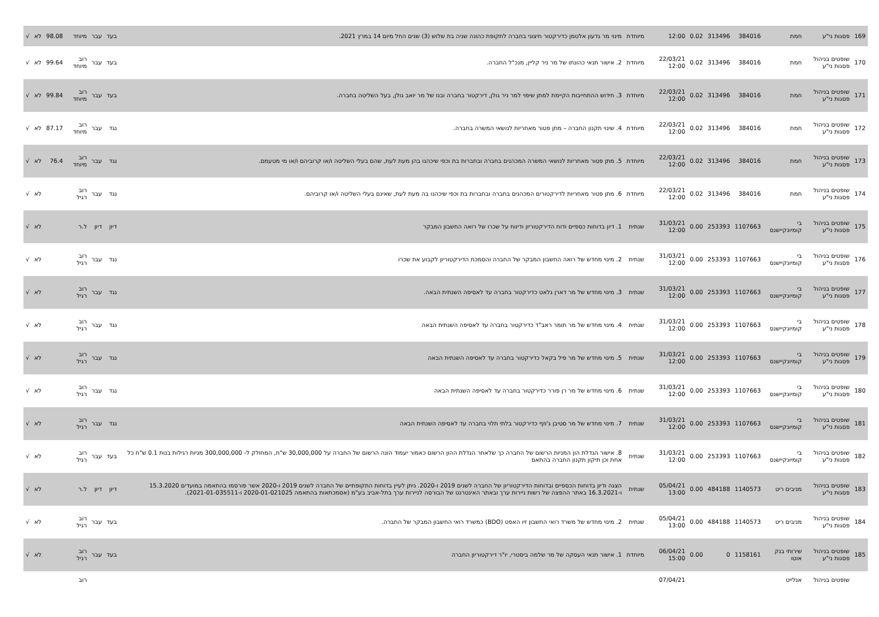| 169 | פסגות ני"ע | חמת | 384016 | 313496 | 0.02 | 12:00 | מיוחדת | מינוי מר גדעון אלטמן כדירקטור חיצוני בחברה לתקופת כהונה שניה בת שלוש (3) שנים החל מיום 14 במרץ 2021. | בעד | עבר | מיוחד | 98.08 | לא | √ |
| 170 | שופטים בניהול פסגות ני"ע | חמת | 384016 | 313496 | 0.02 | 22/03/21 12:00 | מיוחדת | 2. אישור תנאי כהונתו של מר ניר קליין, מנכ"ל החברה. | בעד | עבר | רוב מיוחד | 99.64 | לא | √ |
| 171 | שופטים בניהול פסגות ני"ע | חמת | 384016 | 313496 | 0.02 | 22/03/21 12:00 | מיוחדת | 3. חידוש ההתחייבות הקיימת למתן שיפוי למר ניר גולן, דירקטור בחברה ובנו של מר יואב גולן, בעל השליטה בחברה. | בעד | עבר | רוב מיוחד | 99.84 | לא | √ |
| 172 | שופטים בניהול פסגות ני"ע | חמת | 384016 | 313496 | 0.02 | 22/03/21 12:00 | מיוחדת | 4. שינוי תקנון החברה – מתן פטור מאחריות לנושאי המשרה בחברה. | נגד | עבר | רוב מיוחד | 87.17 | לא | √ |
| 173 | שופטים בניהול פסגות ני"ע | חמת | 384016 | 313496 | 0.02 | 22/03/21 12:00 | מיוחדת | 5. מתן פטור מאחריות לנושאי המשרה המכהנים בחברה ובחברות בת וכפי שיכהנו בהן מעת לעת, שהם בעלי השליטה ו/או קרוביהם ו/או מי מטעמם. | נגד | עבר | רוב מיוחד | 76.4 | לא | √ |
| 174 | שופטים בניהול פסגות ני"ע | חמת | 384016 | 313496 | 0.02 | 22/03/21 12:00 | מיוחדת | 6. מתן פטור מאחריות לדירקטורים המכהנים בחברה ובחברות בת וכפי שיכהנו בה מעת לעת, שאינם בעלי השליטה ו/או קרוביהם. | נגד | עבר | רוב רגיל | | לא | √ |
| 175 | שופטים בניהול פסגות ני"ע | בי קומיונקיישנס | 1107663 | 253393 | 0.00 | 31/03/21 12:00 | שנתית | 1. דיון בדוחות כספיים ודוח הדירקטוריון ודיווח על שכרו של רואה החשבון המבקר | דיון | דיון | ל.ר | | לא | √ |
| 176 | שופטים בניהול פסגות ני"ע | בי קומיונקיישנס | 1107663 | 253393 | 0.00 | 31/03/21 12:00 | שנתית | 2. מינוי מחדש של רואה החשבון המבקר של החברה והסמכת הדירקטוריון לקבוע את שכרו | נגד | עבר | רוב רגיל | | לא | √ |
| 177 | שופטים בניהול פסגות ני"ע | בי קומיונקיישנס | 1107663 | 253393 | 0.00 | 31/03/21 12:00 | שנתית | 3. מינוי מחדש של מר דארן גלאט כדירקטור בחברה עד לאסיפה השנתית הבאה. | נגד | עבר | רוב רגיל | | לא | √ |
| 178 | שופטים בניהול פסגות ני"ע | בי קומיונקיישנס | 1107663 | 253393 | 0.00 | 31/03/21 12:00 | שנתית | 4. מינוי מחדש של מר תומר ראב"ד כדירקטור בחברה עד לאסיפה השנתית הבאה | נגד | עבר | רוב רגיל | | לא | √ |
| 179 | שופטים בניהול פסגות ני"ע | בי קומיונקיישנס | 1107663 | 253393 | 0.00 | 31/03/21 12:00 | שנתית | 5. מינוי מחדש של מר פיל בקאל כדירקטור בחברה עד לאסיפה השנתית הבאה | נגד | עבר | רוב רגיל | | לא | √ |
| 180 | שופטים בניהול פסגות ני"ע | בי קומיונקיישנס | 1107663 | 253393 | 0.00 | 31/03/21 12:00 | שנתית | 6. מינוי מחדש של מר רן פורר כדירקטור בחברה עד לאסיפה השנתית הבאה | נגד | עבר | רוב רגיל | | לא | √ |
| 181 | שופטים בניהול פסגות ני"ע | בי קומיונקיישנס | 1107663 | 253393 | 0.00 | 31/03/21 12:00 | שנתית | 7. מינוי מחדש של מר סטיבן ג'וזף כדירקטור בלתי תלוי בחברה עד לאסיפה השנתית הבאה | נגד | עבר | רוב רגיל | | לא | √ |
| 182 | שופטים בניהול פסגות ני"ע | בי קומיונקיישנס | 1107663 | 253393 | 0.00 | 31/03/21 12:00 | שנתית | 8. אישור הגדלת הון המניות הרשום של החברה כך שלאחר הגדלת ההון הרשום כאמור יעמוד הונה הרשום של החברה על 30,000,000 ש"ח, המחולק ל- 300,000,000 מניות רגילות בנות 0.1 ש"ח כל אחת וכן תיקון תקנון החברה בהתאם | בעד | עבר | רוב רגיל | | לא | √ |
| 183 | שופטים בניהול פסגות ני"ע | מניבים ריט | 1140573 | 484188 | 0.00 | 05/04/21 13:00 | שנתית | הצגה ודיון בדוחות הכספיים ובדוחות הדירקטוריון של החברה לשנים 2019 ו-2020. ניתן לעיין בדוחות התקופתיים של החברה לשנים 2019 ו-2020 אשר פורסמו בהתאמה במועדים 15.3.2020 ו-16.3.2021 באתר ההפצה של רשות ניירות ערך ובאתר האינטרנט של הבורסה לניירות ערך בתל-אביב בע"מ (אסמכתאות בהתאמה 2020-01-021025 ו-2021-01-035511). | דיון | דיון | ל.ר | | לא | √ |
| 184 | שופטים בניהול פסגות ני"ע | מניבים ריט | 1140573 | 484188 | 0.00 | 05/04/21 13:00 | שנתית | 2. מינוי מחדש של משרד רואי החשבון זיו האפט (BDO) כמשרד רואי החשבון המבקר של החברה. | בעד | עבר | רוב רגיל | | לא | √ |
| 185 | שופטים בניהול פסגות ני"ע | שירותי בנק אוטו | 1158161 | 0 | 0.00 | 06/04/21 15:00 | מיוחדת | 1. אישור תנאי העסקה של מר שלמה ביסטרי, יו"ר דירקטוריון החברה | בעד | עבר | רוב רגיל | | לא | √ |
| | שופטים בניהול | אנלייט | | | | 07/04/21 | | | | | רוב | | | |